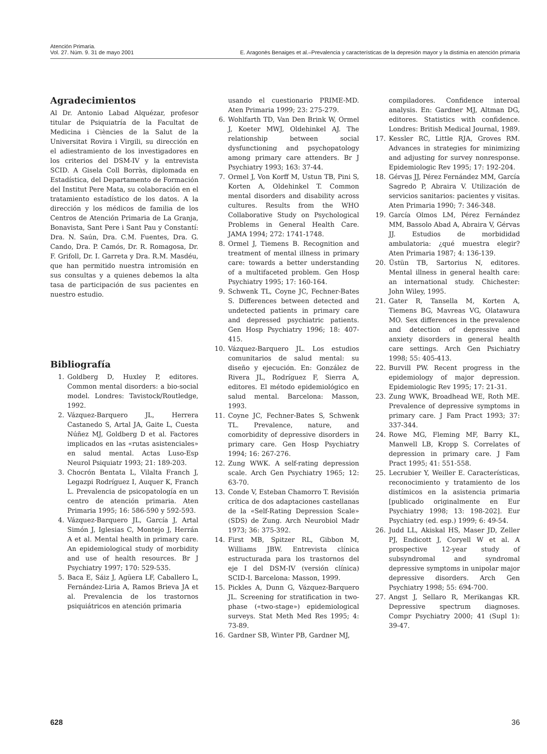Atención Primaria.
Vol. 27. Núm. 9. 31 de mayo 2001
E. Aragonès Benaiges et al.–Prevalencia y características de la depresión mayor y la distimia en atención primaria
Agradecimientos
Al Dr. Antonio Labad Alquézar, profesor titular de Psiquiatría de la Facultat de Medicina i Ciències de la Salut de la Universitat Rovira i Virgili, su dirección en el adiestramiento de los investigadores en los criterios del DSM-IV y la entrevista SCID. A Gisela Coll Borràs, diplomada en Estadística, del Departamento de Formación del Institut Pere Mata, su colaboración en el tratamiento estadístico de los datos. A la dirección y los médicos de familia de los Centros de Atención Primaria de La Granja, Bonavista, Sant Pere i Sant Pau y Constantí: Dra. N. Saún, Dra. C.M. Fuentes, Dra. G. Cando, Dra. P. Camós, Dr. R. Romagosa, Dr. F. Grifoll, Dr. I. Garreta y Dra. R.M. Masdéu, que han permitido nuestra intromisión en sus consultas y a quienes debemos la alta tasa de participación de sus pacientes en nuestro estudio.
Bibliografía
1. Goldberg D, Huxley P, editores. Common mental disorders: a bio-social model. Londres: Tavistock/Routledge, 1992.
2. Vázquez-Barquero JL, Herrera Castanedo S, Artal JA, Gaite L, Cuesta Núñez MJ, Goldberg D et al. Factores implicados en las «rutas asistenciales» en salud mental. Actas Luso-Esp Neurol Psiquiatr 1993; 21: 189-203.
3. Chocrón Bentata L, Vilalta Franch J, Legazpi Rodríguez I, Auquer K, Franch L. Prevalencia de psicopatología en un centro de atención primaria. Aten Primaria 1995; 16: 586-590 y 592-593.
4. Vázquez-Barquero JL, García J, Artal Simón J, Iglesias C, Montejo J, Herrán A et al. Mental health in primary care. An epidemiological study of morbidity and use of health resources. Br J Psychiatry 1997; 170: 529-535.
5. Baca E, Sáiz J, Agüera LF, Caballero L, Fernández-Liria A, Ramos Brieva JA et al. Prevalencia de los trastornos psiquiátricos en atención primaria
usando el cuestionario PRIME-MD. Aten Primaria 1999; 23: 275-279.
6. Wohlfarth TD, Van Den Brink W, Ormel J, Koeter MWJ, Oldehinkel AJ. The relationship between social dysfunctioning and psychopatology among primary care attenders. Br J Psychiatry 1993; 163: 37-44.
7. Ormel J, Von Korff M, Ustun TB, Pini S, Korten A, Oldehinkel T. Common mental disorders and disability across cultures. Results from the WHO Collaborative Study on Psychological Problems in General Health Care. JAMA 1994; 272: 1741-1748.
8. Ormel J, Tiemens B. Recognition and treatment of mental illness in primary care: towards a better understanding of a multifaceted problem. Gen Hosp Psychiatry 1995; 17: 160-164.
9. Schwenk TL, Coyne JC, Fechner-Bates S. Differences between detected and undetected patients in primary care and depressed psychiatric patients. Gen Hosp Psychiatry 1996; 18: 407-415.
10. Vázquez-Barquero JL. Los estudios comunitarios de salud mental: su diseño y ejecución. En: González de Rivera JL, Rodríguez F, Sierra A, editores. El método epidemiológico en salud mental. Barcelona: Masson, 1993.
11. Coyne JC, Fechner-Bates S, Schwenk TL. Prevalence, nature, and comorbidity of depressive disorders in primary care. Gen Hosp Psychiatry 1994; 16: 267-276.
12. Zung WWK. A self-rating depression scale. Arch Gen Psychiatry 1965; 12: 63-70.
13. Conde V, Esteban Chamorro T. Revisión crítica de dos adaptaciones castellanas de la «Self-Rating Depression Scale» (SDS) de Zung. Arch Neurobiol Madr 1973; 36: 375-392.
14. First MB, Spitzer RL, Gibbon M, Williams JBW. Entrevista clínica estructurada para los trastornos del eje I del DSM-IV (versión clínica) SCID-I. Barcelona: Masson, 1999.
15. Pickles A, Dunn G, Vázquez-Barquero JL. Screening for stratification in two-phase («two-stage») epidemiological surveys. Stat Meth Med Res 1995; 4: 73-89.
16. Gardner SB, Winter PB, Gardner MJ,
compiladores. Confidence interoal analysis. En: Gardner MJ, Altman DG, editores. Statistics with confidence. Londres: British Medical Journal, 1989.
17. Kessler RC, Little RJA, Groves RM. Advances in strategies for minimizing and adjusting for survey nonresponse. Epidemiologic Rev 1995; 17: 192-204.
18. Gérvas JJ, Pérez Fernández MM, García Sagredo P, Abraira V. Utilización de servicios sanitarios: pacientes y visitas. Aten Primaria 1990; 7: 346-348.
19. García Olmos LM, Pérez Fernández MM, Bassolo Abad A, Abraira V, Gérvas JJ. Estudios de morbididad ambulatoria: ¿qué muestra elegir? Aten Primaria 1987; 4: 136-139.
20. Üstün TB, Sartorius N, editores. Mental illness in general health care: an international study. Chichester: John Wiley, 1995.
21. Gater R, Tansella M, Korten A, Tiemens BG, Mavreas VG, Olatawura MO. Sex differences in the prevalence and detection of depressive and anxiety disorders in general health care settings. Arch Gen Psichiatry 1998; 55: 405-413.
22. Burvill PW. Recent progress in the epidemiology of major depression. Epidemiologic Rev 1995; 17: 21-31.
23. Zung WWK, Broadhead WE, Roth ME. Prevalence of depressive symptoms in primary care. J Fam Pract 1993; 37: 337-344.
24. Rowe MG, Fleming MF, Barry KL, Manwell LB, Kropp S. Correlates of depression in primary care. J Fam Pract 1995; 41: 551-558.
25. Lecrubier Y, Weiller E. Características, reconocimiento y tratamiento de los distímicos en la asistencia primaria [publicado originalmente en Eur Psychiatry 1998; 13: 198-202]. Eur Psychiatry (ed. esp.) 1999; 6: 49-54.
26. Judd LL, Akiskal HS, Maser JD, Zeller PJ, Endicott J, Coryell W et al. A prospective 12-year study of subsyndromal and syndromal depressive symptoms in unipolar major depressive disorders. Arch Gen Psychiatry 1998; 55: 694-700.
27. Angst J, Sellaro R, Merikangas KR. Depressive spectrum diagnoses. Compr Psychiatry 2000; 41 (Supl 1): 39-47.
628 36